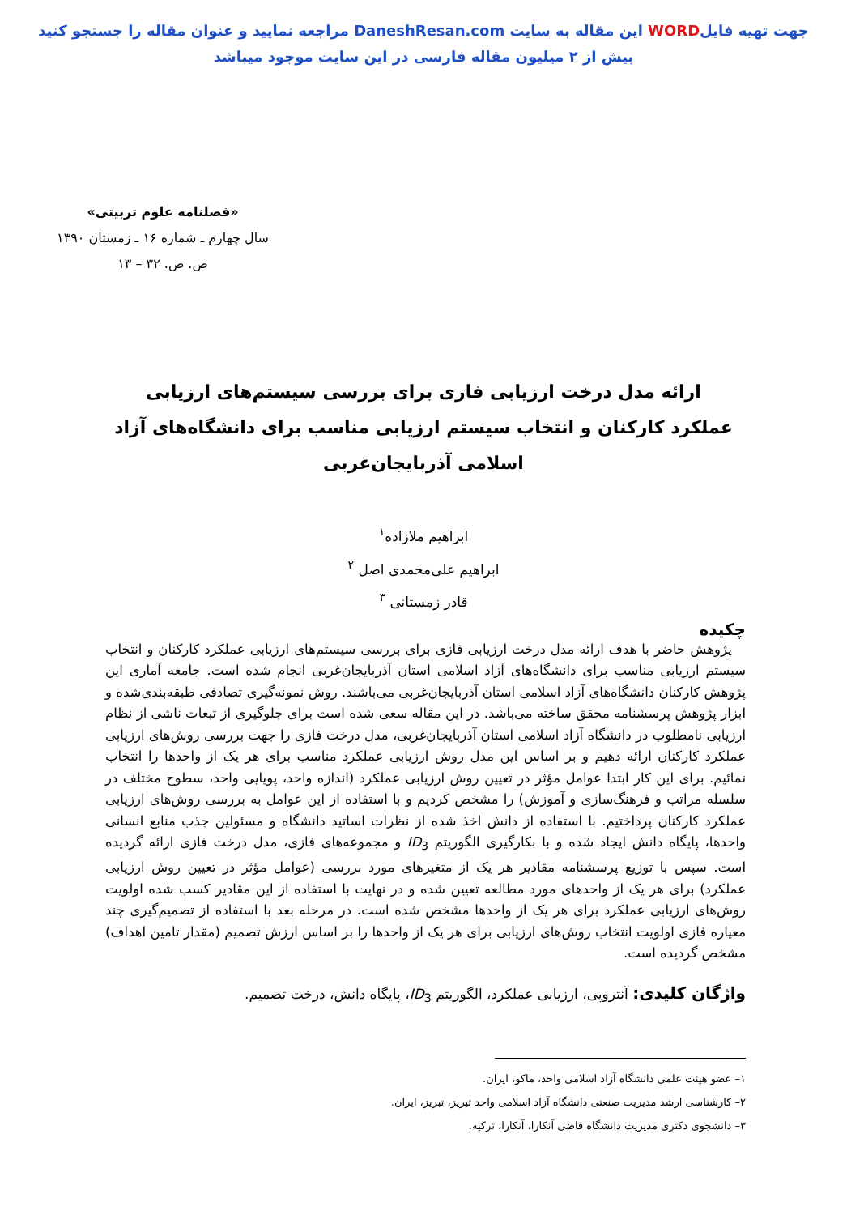جهت تهیه فایلWORD این مقاله به سایت DaneshResan.com مراجعه نمایید و عنوان مقاله را جستجو کنید
بیش از ۲ میلیون مقاله فارسی در این سایت موجود میباشد
«فصلنامه علوم تربیتی»
سال چهارم ـ شماره ۱۶ ـ زمستان ۱۳۹۰
ص. ص. ۳۲ – ۱۳
ارائه مدل درخت ارزیابی فازی برای بررسی سیستم‌های ارزیابی عملکرد کارکنان و انتخاب سیستم ارزیابی مناسب برای دانشگاه‌های آزاد اسلامی آذربایجان‌غربی
ابراهیم ملازاده<sup>۱</sup>
ابراهیم علی‌محمدی اصل <sup>۲</sup>
قادر زمستانی <sup>۳</sup>
چکیده
پژوهش حاضر با هدف ارائه مدل درخت ارزیابی فازی برای بررسی سیستم‌های ارزیابی عملکرد کارکنان و انتخاب سیستم ارزیابی مناسب برای دانشگاه‌های آزاد اسلامی استان آذربایجان‌غربی انجام شده است. جامعه آماری این پژوهش کارکنان دانشگاه‌های آزاد اسلامی استان آذربایجان‌غربی می‌باشند. روش نمونه‌گیری تصادفی طبقه‌بندی‌شده و ابزار پژوهش پرسشنامه محقق ساخته می‌باشد. در این مقاله سعی شده است برای جلوگیری از تبعات ناشی از نظام ارزیابی نامطلوب در دانشگاه آزاد اسلامی استان آذربایجان‌غربی، مدل درخت فازی را جهت بررسی روش‌های ارزیابی عملکرد کارکنان ارائه دهیم و بر اساس این مدل روش ارزیابی عملکرد مناسب برای هر یک از واحدها را انتخاب نمائیم. برای این کار ابتدا عوامل مؤثر در تعیین روش ارزیابی عملکرد (اندازه واحد، پویایی واحد، سطوح مختلف در سلسله مراتب و فرهنگ‌سازی و آموزش) را مشخص کردیم و با استفاده از این عوامل به بررسی روش‌های ارزیابی عملکرد کارکنان پرداختیم. با استفاده از دانش اخذ شده از نظرات اساتید دانشگاه و مسئولین جذب منابع انسانی واحدها، پایگاه دانش ایجاد شده و با بکارگیری الگوریتم ID<sub>3</sub> و مجموعه‌های فازی، مدل درخت فازی ارائه گردیده است. سپس با توزیع پرسشنامه مقادیر هر یک از متغیرهای مورد بررسی (عوامل مؤثر در تعیین روش ارزیابی عملکرد) برای هر یک از واحدهای مورد مطالعه تعیین شده و در نهایت با استفاده از این مقادیر کسب شده اولویت روش‌های ارزیابی عملکرد برای هر یک از واحدها مشخص شده است. در مرحله بعد با استفاده از تصمیم‌گیری چند معیاره فازی اولویت انتخاب روش‌های ارزیابی برای هر یک از واحدها را بر اساس ارزش تصمیم (مقدار تامین اهداف) مشخص گردیده است.
واژگان کلیدی: آنتروپی، ارزیابی عملکرد، الگوریتم ID<sub>3</sub>، پایگاه دانش، درخت تصمیم.
۱– عضو هیئت علمی دانشگاه آزاد اسلامی واحد، ماکو، ایران.
۲– کارشناسی ارشد مدیریت صنعتی دانشگاه آزاد اسلامی واحد تبریز، تبریز، ایران.
۳– دانشجوی دکتری مدیریت دانشگاه قاضی آنکارا، آنکارا، ترکیه.